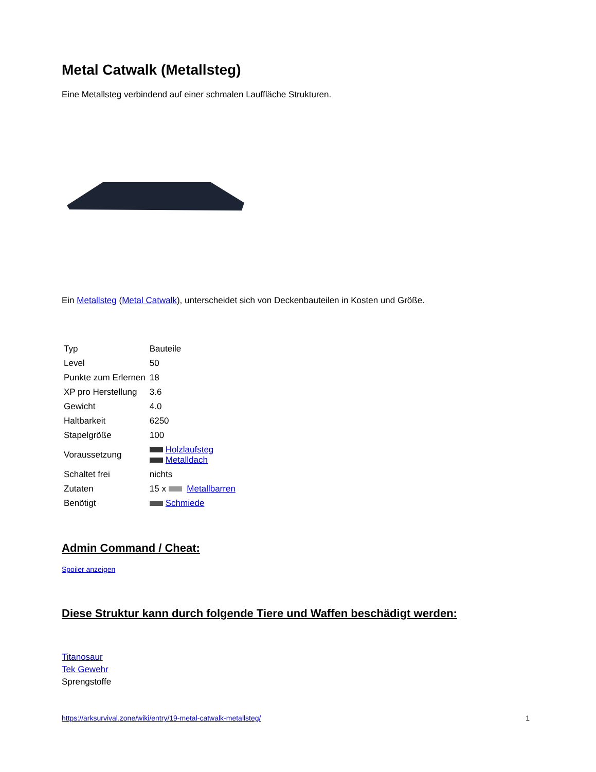Metal Catwalk (Metallsteg)
Eine Metallsteg verbindend auf einer schmalen Lauffläche Strukturen.
Ein Metallsteg (Metal Catwalk), unterscheidet sich von Deckenbauteilen in Kosten und Größe.
| Typ | Bauteile |
| Level | 50 |
| Punkte zum Erlernen | 18 |
| XP pro Herstellung | 3.6 |
| Gewicht | 4.0 |
| Haltbarkeit | 6250 |
| Stapelgröße | 100 |
| Voraussetzung | Holzlaufsteg Metalldach |
| Schaltet frei | nichts |
| Zutaten | 15 x Metallbarren |
| Benötigt | Schmiede |
Admin Command / Cheat:
Spoiler anzeigen
Diese Struktur kann durch folgende Tiere und Waffen beschädigt werden:
Titanosaur
Tek Gewehr
Sprengstoffe
https://arksurvival.zone/wiki/entry/19-metal-catwalk-metallsteg/ 1